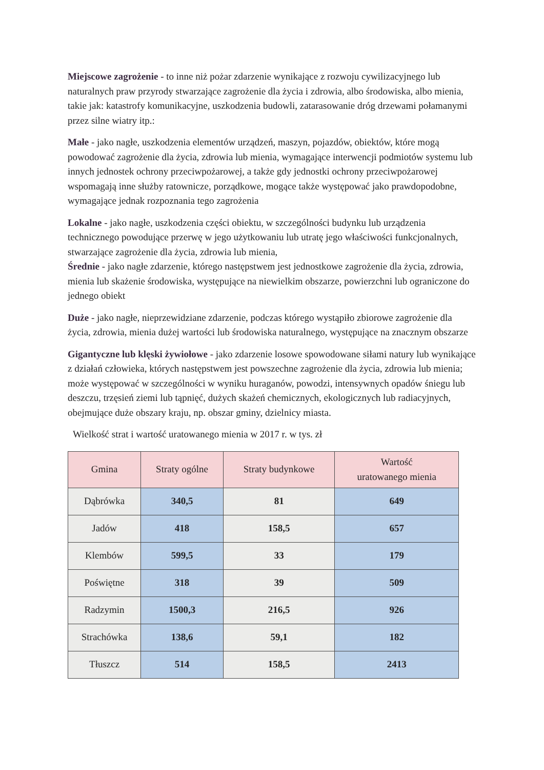Miejscowe zagrożenie - to inne niż pożar zdarzenie wynikające z rozwoju cywilizacyjnego lub naturalnych praw przyrody stwarzające zagrożenie dla życia i zdrowia, albo środowiska, albo mienia, takie jak: katastrofy komunikacyjne, uszkodzenia budowli, zatarasowanie dróg drzewami połamanymi przez silne wiatry itp.:
Małe - jako nagłe, uszkodzenia elementów urządzeń, maszyn, pojazdów, obiektów, które mogą powodować zagrożenie dla życia, zdrowia lub mienia, wymagające interwencji podmiotów systemu lub innych jednostek ochrony przeciwpożarowej, a także gdy jednostki ochrony przeciwpożarowej wspomagają inne służby ratownicze, porządkowe, mogące także występować jako prawdopodobne, wymagające jednak rozpoznania tego zagrożenia
Lokalne - jako nagłe, uszkodzenia części obiektu, w szczególności budynku lub urządzenia technicznego powodujące przerwę w jego użytkowaniu lub utratę jego właściwości funkcjonalnych, stwarzające zagrożenie dla życia, zdrowia lub mienia,
Średnie - jako nagłe zdarzenie, którego następstwem jest jednostkowe zagrożenie dla życia, zdrowia, mienia lub skażenie środowiska, występujące na niewielkim obszarze, powierzchni lub ograniczone do jednego obiekt
Duże - jako nagłe, nieprzewidziane zdarzenie, podczas którego wystąpiło zbiorowe zagrożenie dla życia, zdrowia, mienia dużej wartości lub środowiska naturalnego, występujące na znacznym obszarze
Gigantyczne lub klęski żywiołowe - jako zdarzenie losowe spowodowane siłami natury lub wynikające z działań człowieka, których następstwem jest powszechne zagrożenie dla życia, zdrowia lub mienia; może występować w szczególności w wyniku huraganów, powodzi, intensywnych opadów śniegu lub deszczu, trzęsień ziemi lub tąpnięć, dużych skażeń chemicznych, ekologicznych lub radiacyjnych, obejmujące duże obszary kraju, np. obszar gminy, dzielnicy miasta.
Wielkość strat i wartość uratowanego mienia w 2017 r. w tys. zł
| Gmina | Straty ogólne | Straty budynkowe | Wartość uratowanego mienia |
| --- | --- | --- | --- |
| Dąbrówka | 340,5 | 81 | 649 |
| Jadów | 418 | 158,5 | 657 |
| Klembów | 599,5 | 33 | 179 |
| Poświętne | 318 | 39 | 509 |
| Radzymin | 1500,3 | 216,5 | 926 |
| Strachówka | 138,6 | 59,1 | 182 |
| Tłuszcz | 514 | 158,5 | 2413 |